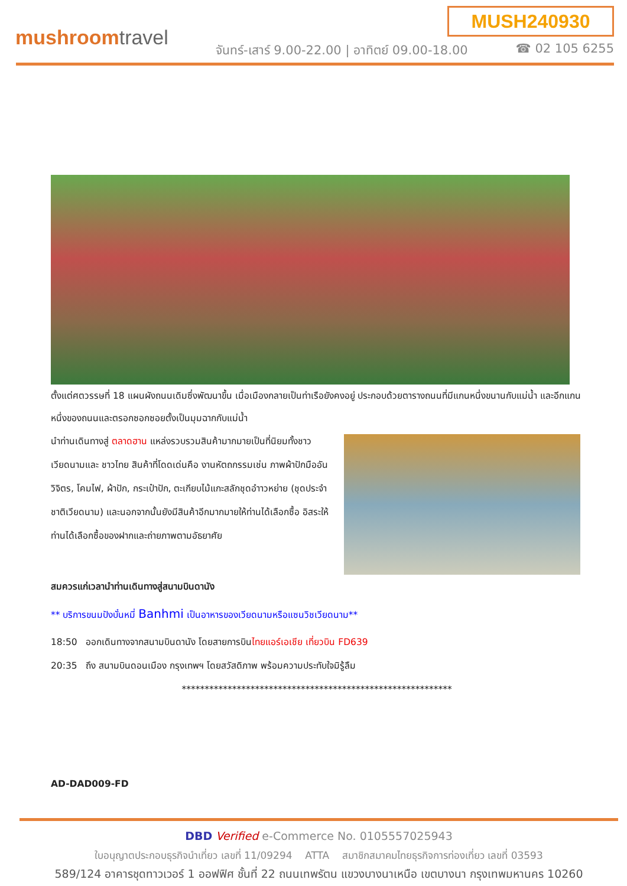MUSH240930
mushroomtravel
จันทร์-เสาร์ 9.00-22.00 | อาทิตย์ 09.00-18.00
☎ 02 105 6255
ตั้งแต่ศตวรรษที่ 18 แผนผังถนนเดิมซึ่งพัฒนาขึ้น เมื่อเมืองกลายเป็นท่าเรือยังคงอยู่ ประกอบด้วยตารางถนนที่มีแกนหนึ่งขนานกับแม่น้ำ และอีกแกนหนึ่งของถนนและตรอกซอกซอยตั้งเป็นมุมฉากกับแม่น้ำ
นำท่านเดินทางสู่ ตลาดฮาน แหล่งรวบรวมสินค้ามากมายเป็นที่นิยมทั้งชาวเวียดนามและ ชาวไทย สินค้าที่โดดเด่นคือ งานหัตถกรรมเช่น ภาพผ้าปักมืออันวิจิตร, โคมไฟ, ผ้าปัก, กระเป๋าปัก, ตะเกียบไม้แกะสลักชุดอำาวหย่าย (ชุดประจำชาติเวียดนาม) และนอกจากนั้นยังมีสินค้าอีกมากมายให้ท่านได้เลือกซื้อ อิสระให้ท่านได้เลือกซื้อของฝากและถ่ายภาพตามอัธยาศัย
สมควรแก่เวลานำท่านเดินทางสู่สนามบินดานัง
** บริการขนมปังบั๋นหมี่ Banhmi เป็นอาหารของเวียดนามหรือแซนวิชเวียดนาม**
18:50 ออกเดินทางจากสนามบินดานัง โดยสายการบินไทยแอร์เอเชีย เที่ยวบิน FD639
20:35 ถึง สนามบินดอนเมือง กรุงเทพฯ โดยสวัสดิภาพ พร้อมความประทับใจมิรู้ลืม
***********************************************************
AD-DAD009-FD
DBD Verified e-Commerce No. 0105557025943
ใบอนุญาตประกอบธุรกิจนำเที่ยว เลขที่ 11/09294 ATTA สมาชิกสมาคมไทยธุรกิจการท่องเที่ยว เลขที่ 03593
589/124 อาคารชุดทาวเวอร์ 1 ออฟฟิศ ชั้นที่ 22 ถนนเทพรัตน แขวงบางนาเหนือ เขตบางนา กรุงเทพมหานคร 10260